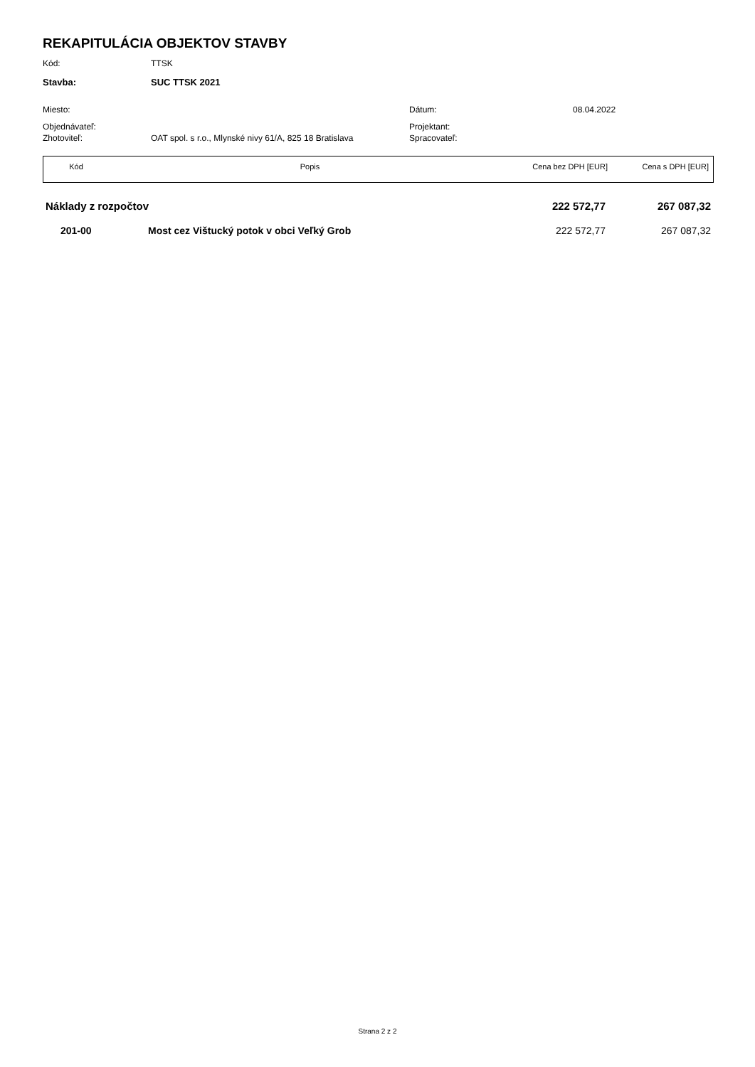REKAPITULÁCIA OBJEKTOV STAVBY
Kód: TTSK
Stavba: SUC TTSK 2021
Miesto: Dátum: 08.04.2022
Objednávateľ: Projektant:
Zhotoviteľ: OAT spol. s r.o., Mlynské nivy 61/A, 825 18 Bratislava
Spracovateľ:
| Kód | Popis | Cena bez DPH [EUR] | Cena s DPH [EUR] |
| Náklady z rozpočtov | | 222 572,77 | 267 087,32 |
| 201-00 | Most cez Vištucký potok v obci Veľký Grob | 222 572,77 | 267 087,32 |
Strana 2 z 2